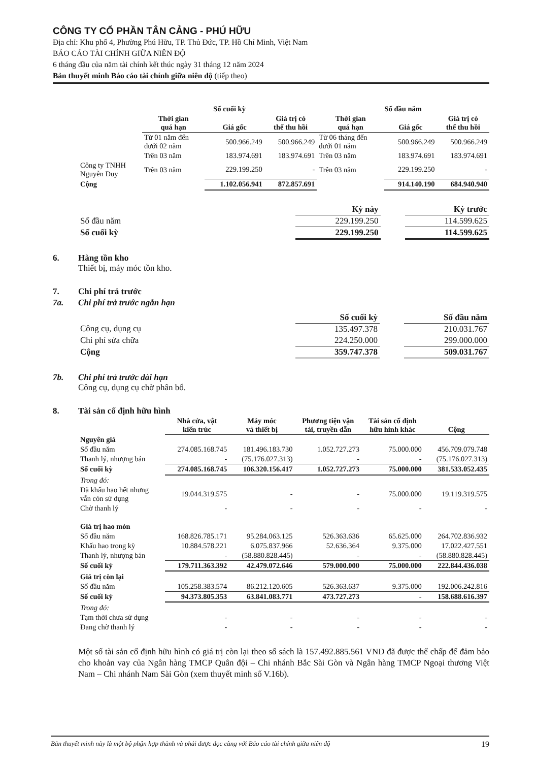CÔNG TY CỔ PHẦN TÂN CẢNG - PHÚ HỮU
Địa chỉ: Khu phố 4, Phường Phú Hữu, TP. Thủ Đức, TP. Hồ Chí Minh, Việt Nam
BÁO CÁO TÀI CHÍNH GIỮA NIÊN ĐỘ
6 tháng đầu của năm tài chính kết thúc ngày 31 tháng 12 năm 2024
Bản thuyết minh Báo cáo tài chính giữa niên độ (tiếp theo)
| | Số cuối kỳ | | | Số đầu năm | | |
| --- | --- | --- | --- | --- | --- | --- |
| | Thời gian quá hạn | Giá gốc | Giá trị có thể thu hồi | Thời gian quá hạn | Giá gốc | Giá trị có thể thu hồi |
| | Từ 01 năm đến dưới 02 năm | 500.966.249 | 500.966.249 | Từ 06 tháng đến dưới 01 năm | 500.966.249 | 500.966.249 |
| | Trên 03 năm | 183.974.691 | 183.974.691 | Trên 03 năm | 183.974.691 | 183.974.691 |
| Công ty TNHH Nguyễn Duy | Trên 03 năm | 229.199.250 | - | Trên 03 năm | 229.199.250 | - |
| Cộng | | 1.102.056.941 | 872.857.691 | | 914.140.190 | 684.940.940 |
| | Kỳ này | | Kỳ trước |
| --- | --- | --- | --- |
| Số đầu năm | 229.199.250 | | 114.599.625 |
| Số cuối kỳ | 229.199.250 | | 114.599.625 |
6. Hàng tồn kho
Thiết bị, máy móc tồn kho.
7. Chi phí trả trước
7a. Chi phí trả trước ngắn hạn
| | Số cuối kỳ | | Số đầu năm |
| --- | --- | --- | --- |
| Công cụ, dụng cụ | 135.497.378 | | 210.031.767 |
| Chi phí sửa chữa | 224.250.000 | | 299.000.000 |
| Cộng | 359.747.378 | | 509.031.767 |
7b. Chi phí trả trước dài hạn
Công cụ, dụng cụ chờ phân bổ.
8. Tài sản cố định hữu hình
| | Nhà cửa, vật kiến trúc | Máy móc và thiết bị | Phương tiện vận tải, truyền dẫn | Tài sản cố định hữu hình khác | Cộng |
| --- | --- | --- | --- | --- | --- |
| Nguyên giá | | | | | |
| Số đầu năm | 274.085.168.745 | 181.496.183.730 | 1.052.727.273 | 75.000.000 | 456.709.079.748 |
| Thanh lý, nhượng bán | - | (75.176.027.313) | - | - | (75.176.027.313) |
| Số cuối kỳ | 274.085.168.745 | 106.320.156.417 | 1.052.727.273 | 75.000.000 | 381.533.052.435 |
| Trong đó: | | | | | |
| Đã khấu hao hết nhưng vẫn còn sử dụng | 19.044.319.575 | - | - | 75.000.000 | 19.119.319.575 |
| Chờ thanh lý | - | - | - | - | - |
| Giá trị hao mòn | | | | | |
| Số đầu năm | 168.826.785.171 | 95.284.063.125 | 526.363.636 | 65.625.000 | 264.702.836.932 |
| Khấu hao trong kỳ | 10.884.578.221 | 6.075.837.966 | 52.636.364 | 9.375.000 | 17.022.427.551 |
| Thanh lý, nhượng bán | - | (58.880.828.445) | - | - | (58.880.828.445) |
| Số cuối kỳ | 179.711.363.392 | 42.479.072.646 | 579.000.000 | 75.000.000 | 222.844.436.038 |
| Giá trị còn lại | | | | | |
| Số đầu năm | 105.258.383.574 | 86.212.120.605 | 526.363.637 | 9.375.000 | 192.006.242.816 |
| Số cuối kỳ | 94.373.805.353 | 63.841.083.771 | 473.727.273 | - | 158.688.616.397 |
| Trong đó: | | | | | |
| Tạm thời chưa sử dụng | - | - | - | - | - |
| Đang chờ thanh lý | - | - | - | - | - |
Một số tài sản cố định hữu hình có giá trị còn lại theo sổ sách là 157.492.885.561 VND đã được thế chấp để đảm bảo cho khoản vay của Ngân hàng TMCP Quân đội – Chi nhánh Bắc Sài Gòn và Ngân hàng TMCP Ngoại thương Việt Nam – Chi nhánh Nam Sài Gòn (xem thuyết minh số V.16b).
Bản thuyết minh này là một bộ phận hợp thành và phải được đọc cùng với Báo cáo tài chính giữa niên độ 19